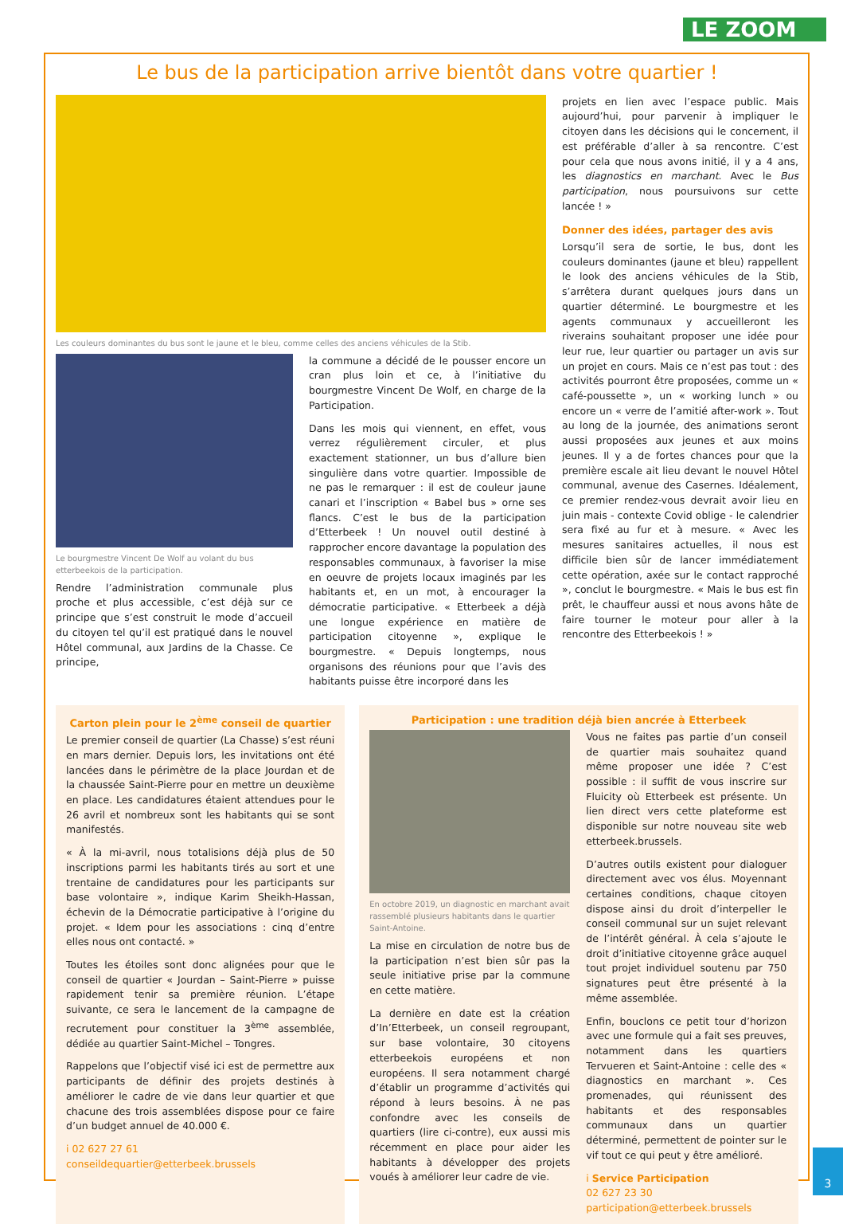LE ZOOM
Le bus de la participation arrive bientôt dans votre quartier !
Les couleurs dominantes du bus sont le jaune et le bleu, comme celles des anciens véhicules de la Stib.
Le bourgmestre Vincent De Wolf au volant du bus etterbeekois de la participation.
Rendre l’administration communale plus proche et plus accessible, c’est déjà sur ce principe que s’est construit le mode d’accueil du citoyen tel qu’il est pratiqué dans le nouvel Hôtel communal, aux Jardins de la Chasse. Ce principe,
la commune a décidé de le pousser encore un cran plus loin et ce, à l’initiative du bourgmestre Vincent De Wolf, en charge de la Participation.
Dans les mois qui viennent, en effet, vous verrez régulièrement circuler, et plus exactement stationner, un bus d’allure bien singulière dans votre quartier. Impossible de ne pas le remarquer : il est de couleur jaune canari et l’inscription « Babel bus » orne ses flancs. C’est le bus de la participation d’Etterbeek ! Un nouvel outil destiné à rapprocher encore davantage la population des responsables communaux, à favoriser la mise en oeuvre de projets locaux imaginés par les habitants et, en un mot, à encourager la démocratie participative. « Etterbeek a déjà une longue expérience en matière de participation citoyenne », explique le bourgmestre. « Depuis longtemps, nous organisons des réunions pour que l’avis des habitants puisse être incorporé dans les
projets en lien avec l’espace public. Mais aujourd’hui, pour parvenir à impliquer le citoyen dans les décisions qui le concernent, il est préférable d’aller à sa rencontre. C’est pour cela que nous avons initié, il y a 4 ans, les diagnostics en marchant. Avec le Bus participation, nous poursuivons sur cette lancée ! »
Donner des idées, partager des avis
Lorsqu’il sera de sortie, le bus, dont les couleurs dominantes (jaune et bleu) rappellent le look des anciens véhicules de la Stib, s’arrêtera durant quelques jours dans un quartier déterminé. Le bourgmestre et les agents communaux y accueilleront les riverains souhaitant proposer une idée pour leur rue, leur quartier ou partager un avis sur un projet en cours. Mais ce n’est pas tout : des activités pourront être proposées, comme un « café-poussette », un « working lunch » ou encore un « verre de l’amitié after-work ». Tout au long de la journée, des animations seront aussi proposées aux jeunes et aux moins jeunes. Il y a de fortes chances pour que la première escale ait lieu devant le nouvel Hôtel communal, avenue des Casernes. Idéalement, ce premier rendez-vous devrait avoir lieu en juin mais - contexte Covid oblige - le calendrier sera fixé au fur et à mesure. « Avec les mesures sanitaires actuelles, il nous est difficile bien sûr de lancer immédiatement cette opération, axée sur le contact rapproché », conclut le bourgmestre. « Mais le bus est fin prêt, le chauffeur aussi et nous avons hâte de faire tourner le moteur pour aller à la rencontre des Etterbeekois ! »
Carton plein pour le 2<sup>ème</sup> conseil de quartier
Le premier conseil de quartier (La Chasse) s’est réuni en mars dernier. Depuis lors, les invitations ont été lancées dans le périmètre de la place Jourdan et de la chaussée Saint-Pierre pour en mettre un deuxième en place. Les candidatures étaient attendues pour le 26 avril et nombreux sont les habitants qui se sont manifestés.
« À la mi-avril, nous totalisions déjà plus de 50 inscriptions parmi les habitants tirés au sort et une trentaine de candidatures pour les participants sur base volontaire », indique Karim Sheikh-Hassan, échevin de la Démocratie participative à l’origine du projet. « Idem pour les associations : cinq d’entre elles nous ont contacté. »
Toutes les étoiles sont donc alignées pour que le conseil de quartier « Jourdan – Saint-Pierre » puisse rapidement tenir sa première réunion. L’étape suivante, ce sera le lancement de la campagne de recrutement pour constituer la 3<sup>ème</sup> assemblée, dédiée au quartier Saint-Michel – Tongres.
Rappelons que l’objectif visé ici est de permettre aux participants de définir des projets destinés à améliorer le cadre de vie dans leur quartier et que chacune des trois assemblées dispose pour ce faire d’un budget annuel de 40.000 €.
i 02 627 27 61
conseildequartier@etterbeek.brussels
Participation : une tradition déjà bien ancrée à Etterbeek
En octobre 2019, un diagnostic en marchant avait rassemblé plusieurs habitants dans le quartier Saint-Antoine.
La mise en circulation de notre bus de la participation n’est bien sûr pas la seule initiative prise par la commune en cette matière.
La dernière en date est la création d’In’Etterbeek, un conseil regroupant, sur base volontaire, 30 citoyens etterbeekois européens et non européens. Il sera notamment chargé d’établir un programme d’activités qui répond à leurs besoins. À ne pas confondre avec les conseils de quartiers (lire ci-contre), eux aussi mis récemment en place pour aider les habitants à développer des projets voués à améliorer leur cadre de vie.
Vous ne faites pas partie d’un conseil de quartier mais souhaitez quand même proposer une idée ? C’est possible : il suffit de vous inscrire sur Fluicity où Etterbeek est présente. Un lien direct vers cette plateforme est disponible sur notre nouveau site web etterbeek.brussels.
D’autres outils existent pour dialoguer directement avec vos élus. Moyennant certaines conditions, chaque citoyen dispose ainsi du droit d’interpeller le conseil communal sur un sujet relevant de l’intérêt général. À cela s’ajoute le droit d’initiative citoyenne grâce auquel tout projet individuel soutenu par 750 signatures peut être présenté à la même assemblée.
Enfin, bouclons ce petit tour d’horizon avec une formule qui a fait ses preuves, notamment dans les quartiers Tervueren et Saint-Antoine : celle des « diagnostics en marchant ». Ces promenades, qui réunissent des habitants et des responsables communaux dans un quartier déterminé, permettent de pointer sur le vif tout ce qui peut y être amélioré.
i Service Participation
02 627 23 30
participation@etterbeek.brussels
3